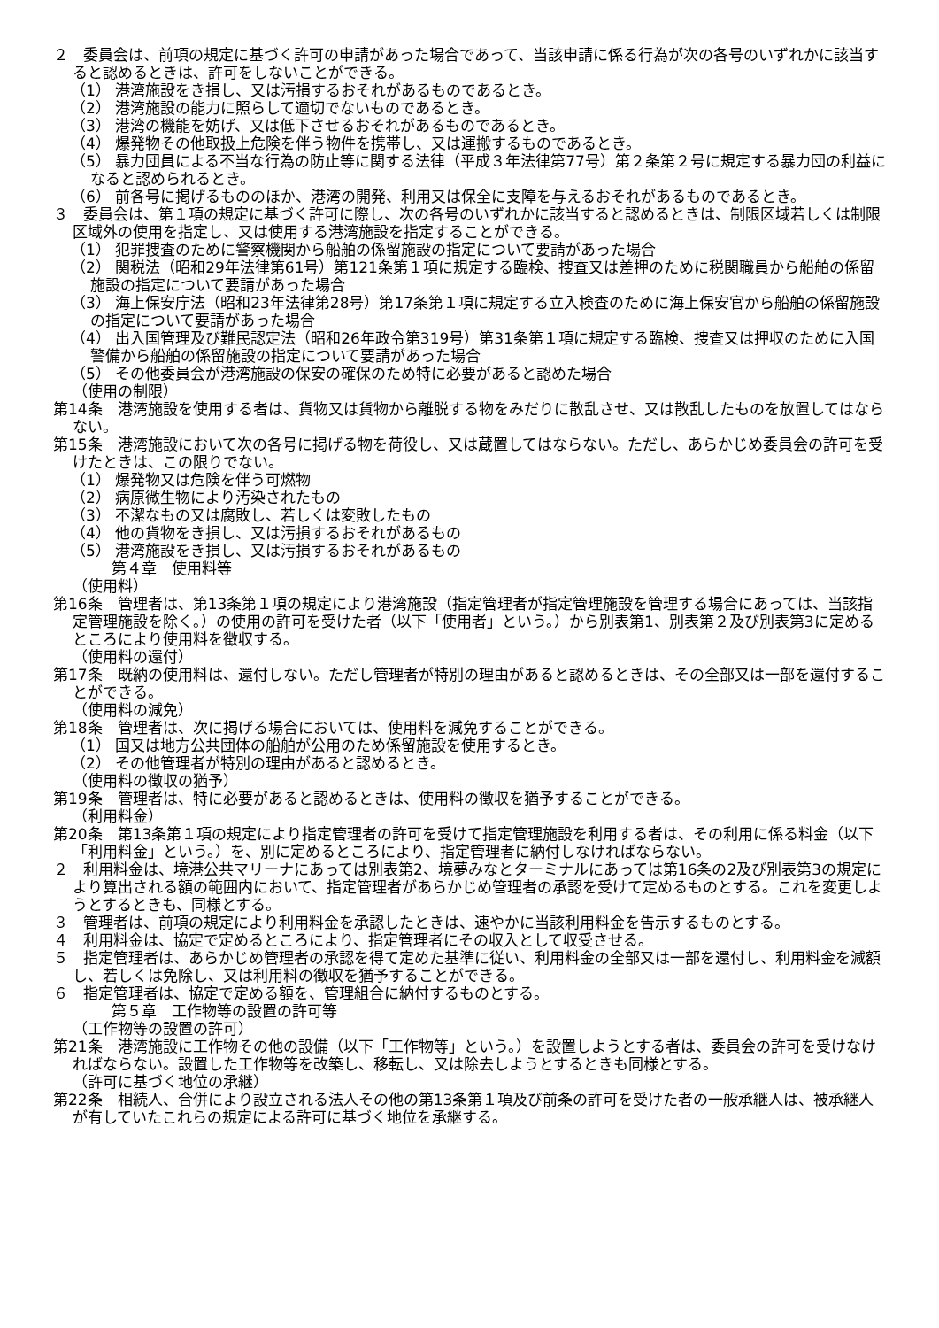２　委員会は、前項の規定に基づく許可の申請があった場合であって、当該申請に係る行為が次の各号のいずれかに該当すると認めるときは、許可をしないことができる。
（1） 港湾施設をき損し、又は汚損するおそれがあるものであるとき。
（2） 港湾施設の能力に照らして適切でないものであるとき。
（3） 港湾の機能を妨げ、又は低下させるおそれがあるものであるとき。
（4） 爆発物その他取扱上危険を伴う物件を携帯し、又は運搬するものであるとき。
（5） 暴力団員による不当な行為の防止等に関する法律（平成３年法律第77号）第２条第２号に規定する暴力団の利益になると認められるとき。
（6） 前各号に掲げるもののほか、港湾の開発、利用又は保全に支障を与えるおそれがあるものであるとき。
３　委員会は、第１項の規定に基づく許可に際し、次の各号のいずれかに該当すると認めるときは、制限区域若しくは制限区域外の使用を指定し、又は使用する港湾施設を指定することができる。
（1） 犯罪捜査のために警察機関から船舶の係留施設の指定について要請があった場合
（2） 関税法（昭和29年法律第61号）第121条第１項に規定する臨検、捜査又は差押のために税関職員から船舶の係留施設の指定について要請があった場合
（3） 海上保安庁法（昭和23年法律第28号）第17条第１項に規定する立入検査のために海上保安官から船舶の係留施設の指定について要請があった場合
（4） 出入国管理及び難民認定法（昭和26年政令第319号）第31条第１項に規定する臨検、捜査又は押収のために入国警備から船舶の係留施設の指定について要請があった場合
（5） その他委員会が港湾施設の保安の確保のため特に必要があると認めた場合
（使用の制限）
第14条　港湾施設を使用する者は、貨物又は貨物から離脱する物をみだりに散乱させ、又は散乱したものを放置してはならない。
第15条　港湾施設において次の各号に掲げる物を荷役し、又は蔵置してはならない。ただし、あらかじめ委員会の許可を受けたときは、この限りでない。
（1） 爆発物又は危険を伴う可燃物
（2） 病原微生物により汚染されたもの
（3） 不潔なもの又は腐敗し、若しくは変敗したもの
（4） 他の貨物をき損し、又は汚損するおそれがあるもの
（5） 港湾施設をき損し、又は汚損するおそれがあるもの
第４章　使用料等
（使用料）
第16条　管理者は、第13条第１項の規定により港湾施設（指定管理者が指定管理施設を管理する場合にあっては、当該指定管理施設を除く。）の使用の許可を受けた者（以下「使用者」という。）から別表第1、別表第２及び別表第3に定めるところにより使用料を徴収する。
（使用料の還付）
第17条　既納の使用料は、還付しない。ただし管理者が特別の理由があると認めるときは、その全部又は一部を還付することができる。
（使用料の減免）
第18条　管理者は、次に掲げる場合においては、使用料を減免することができる。
（1） 国又は地方公共団体の船舶が公用のため係留施設を使用するとき。
（2） その他管理者が特別の理由があると認めるとき。
（使用料の徴収の猶予）
第19条　管理者は、特に必要があると認めるときは、使用料の徴収を猶予することができる。
（利用料金）
第20条　第13条第１項の規定により指定管理者の許可を受けて指定管理施設を利用する者は、その利用に係る料金（以下「利用料金」という。）を、別に定めるところにより、指定管理者に納付しなければならない。
２　利用料金は、境港公共マリーナにあっては別表第2、境夢みなとターミナルにあっては第16条の2及び別表第3の規定により算出される額の範囲内において、指定管理者があらかじめ管理者の承認を受けて定めるものとする。これを変更しようとするときも、同様とする。
３　管理者は、前項の規定により利用料金を承認したときは、速やかに当該利用料金を告示するものとする。
４　利用料金は、協定で定めるところにより、指定管理者にその収入として収受させる。
５　指定管理者は、あらかじめ管理者の承認を得て定めた基準に従い、利用料金の全部又は一部を還付し、利用料金を減額し、若しくは免除し、又は利用料の徴収を猶予することができる。
６　指定管理者は、協定で定める額を、管理組合に納付するものとする。
第５章　工作物等の設置の許可等
（工作物等の設置の許可）
第21条　港湾施設に工作物その他の設備（以下「工作物等」という。）を設置しようとする者は、委員会の許可を受けなければならない。設置した工作物等を改築し、移転し、又は除去しようとするときも同様とする。
（許可に基づく地位の承継）
第22条　相続人、合併により設立される法人その他の第13条第１項及び前条の許可を受けた者の一般承継人は、被承継人が有していたこれらの規定による許可に基づく地位を承継する。